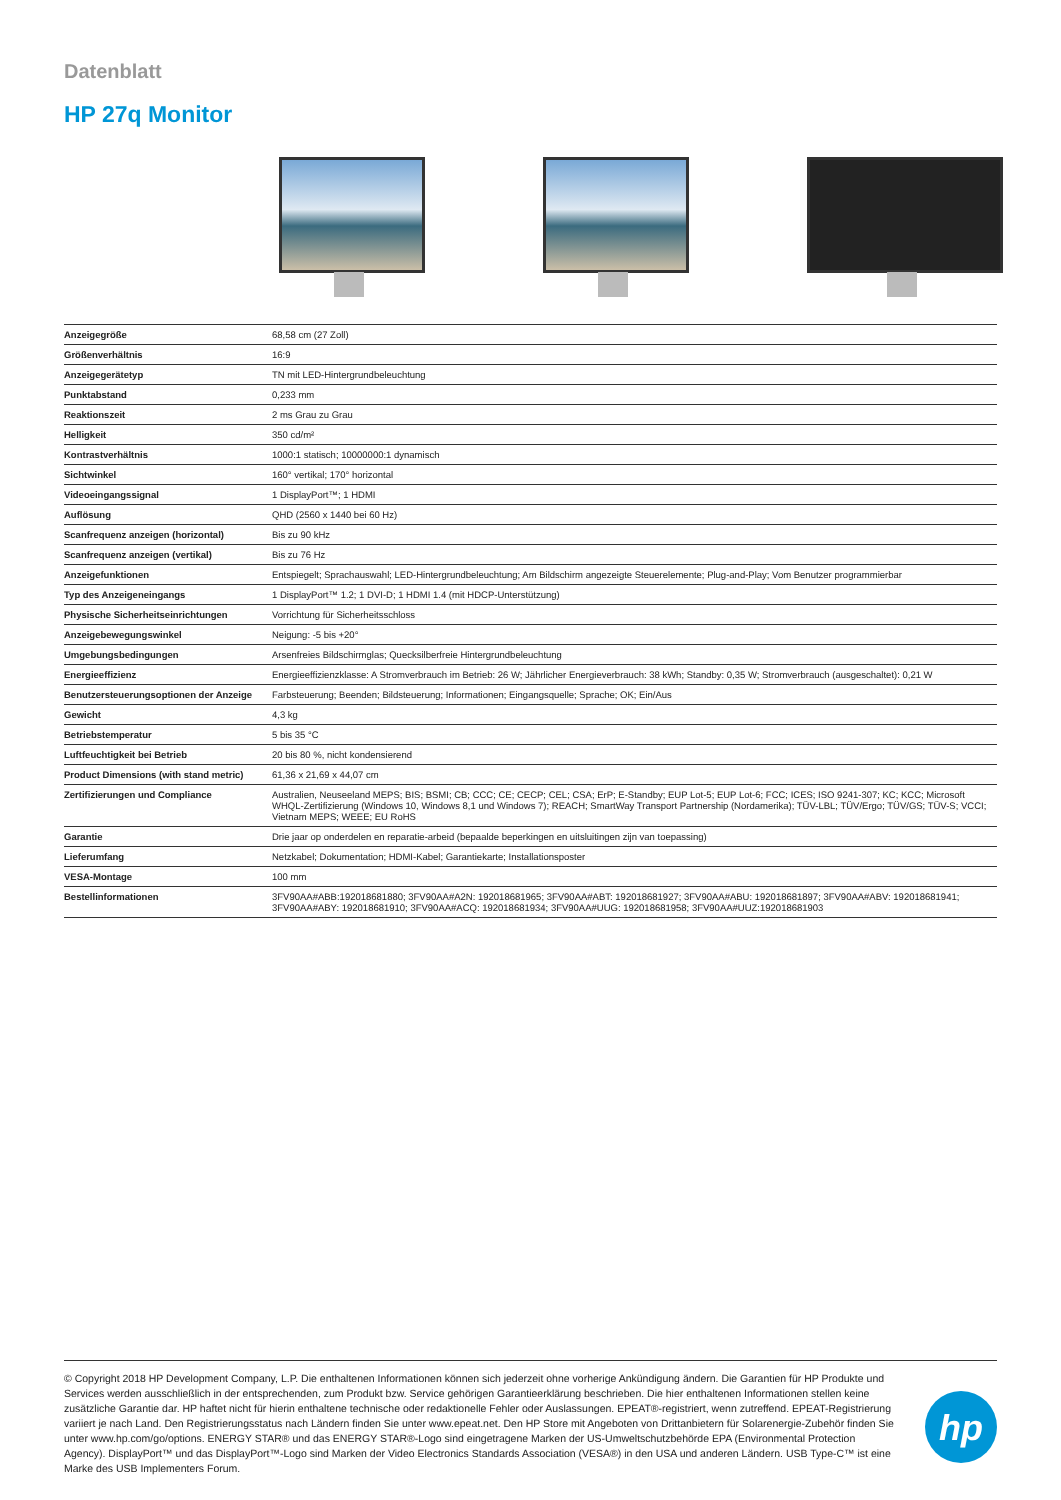Datenblatt
HP 27q Monitor
| Anzeigegröße | 68,58 cm (27 Zoll) |
| Größenverhältnis | 16:9 |
| Anzeigegerätetyp | TN mit LED-Hintergrundbeleuchtung |
| Punktabstand | 0,233 mm |
| Reaktionszeit | 2 ms Grau zu Grau |
| Helligkeit | 350 cd/m² |
| Kontrastverhältnis | 1000:1 statisch; 10000000:1 dynamisch |
| Sichtwinkel | 160° vertikal; 170° horizontal |
| Videoeingangssignal | 1 DisplayPort™; 1 HDMI |
| Auflösung | QHD (2560 x 1440 bei 60 Hz) |
| Scanfrequenz anzeigen (horizontal) | Bis zu 90 kHz |
| Scanfrequenz anzeigen (vertikal) | Bis zu 76 Hz |
| Anzeigefunktionen | Entspiegelt; Sprachauswahl; LED-Hintergrundbeleuchtung; Am Bildschirm angezeigte Steuerelemente; Plug-and-Play; Vom Benutzer programmierbar |
| Typ des Anzeigeneingangs | 1 DisplayPort™ 1.2; 1 DVI-D; 1 HDMI 1.4 (mit HDCP-Unterstützung) |
| Physische Sicherheitseinrichtungen | Vorrichtung für Sicherheitsschloss |
| Anzeigebewegungswinkel | Neigung: -5 bis +20° |
| Umgebungsbedingungen | Arsenfreies Bildschirmglas; Quecksilberfreie Hintergrundbeleuchtung |
| Energieeffizienz | Energieeffizienzklasse: A Stromverbrauch im Betrieb: 26 W; Jährlicher Energieverbrauch: 38 kWh; Standby: 0,35 W; Stromverbrauch (ausgeschaltet): 0,21 W |
| Benutzersteuerungsoptionen der Anzeige | Farbsteuerung; Beenden; Bildsteuerung; Informationen; Eingangsquelle; Sprache; OK; Ein/Aus |
| Gewicht | 4,3 kg |
| Betriebstemperatur | 5 bis 35 °C |
| Luftfeuchtigkeit bei Betrieb | 20 bis 80 %, nicht kondensierend |
| Product Dimensions (with stand metric) | 61,36 x 21,69 x 44,07 cm |
| Zertifizierungen und Compliance | Australien, Neuseeland MEPS; BIS; BSMI; CB; CCC; CE; CECP; CEL; CSA; ErP; E-Standby; EUP Lot-5; EUP Lot-6; FCC; ICES; ISO 9241-307; KC; KCC; Microsoft WHQL-Zertifizierung (Windows 10, Windows 8,1 und Windows 7); REACH; SmartWay Transport Partnership (Nordamerika); TÜV-LBL; TÜV/Ergo; TÜV/GS; TÜV-S; VCCI; Vietnam MEPS; WEEE; EU RoHS |
| Garantie | Drie jaar op onderdelen en reparatie-arbeid (bepaalde beperkingen en uitsluitingen zijn van toepassing) |
| Lieferumfang | Netzkabel; Dokumentation; HDMI-Kabel; Garantiekarte; Installationsposter |
| VESA-Montage | 100 mm |
| Bestellinformationen | 3FV90AA#ABB:192018681880; 3FV90AA#A2N: 192018681965; 3FV90AA#ABT: 192018681927; 3FV90AA#ABU: 192018681897; 3FV90AA#ABV: 192018681941; 3FV90AA#ABY: 192018681910; 3FV90AA#ACQ: 192018681934; 3FV90AA#UUG: 192018681958; 3FV90AA#UUZ:192018681903 |
© Copyright 2018 HP Development Company, L.P. Die enthaltenen Informationen können sich jederzeit ohne vorherige Ankündigung ändern. Die Garantien für HP Produkte und Services werden ausschließlich in der entsprechenden, zum Produkt bzw. Service gehörigen Garantieerklärung beschrieben. Die hier enthaltenen Informationen stellen keine zusätzliche Garantie dar. HP haftet nicht für hierin enthaltene technische oder redaktionelle Fehler oder Auslassungen. EPEAT®-registriert, wenn zutreffend. EPEAT-Registrierung variiert je nach Land. Den Registrierungsstatus nach Ländern finden Sie unter www.epeat.net. Den HP Store mit Angeboten von Drittanbietern für Solarenergie-Zubehör finden Sie unter www.hp.com/go/options. ENERGY STAR® und das ENERGY STAR®-Logo sind eingetragene Marken der US-Umweltschutzbehörde EPA (Environmental Protection Agency). DisplayPort™ und das DisplayPort™-Logo sind Marken der Video Electronics Standards Association (VESA®) in den USA und anderen Ländern. USB Type-C™ ist eine Marke des USB Implementers Forum.
hp